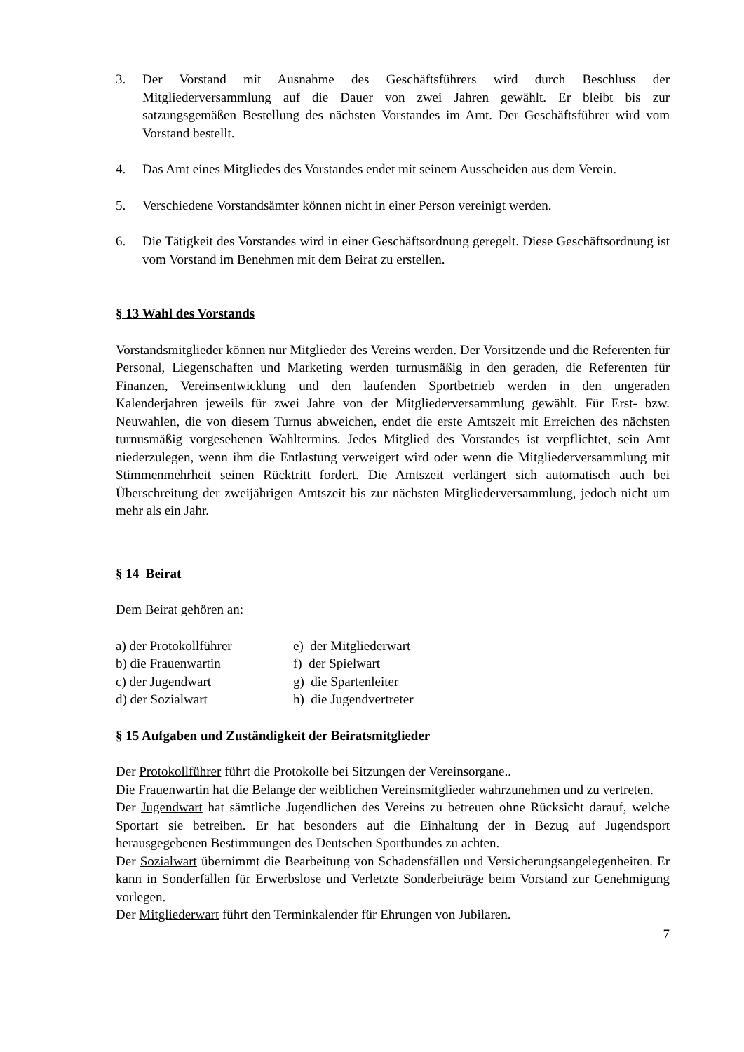3. Der Vorstand mit Ausnahme des Geschäftsführers wird durch Beschluss der Mitgliederversammlung auf die Dauer von zwei Jahren gewählt. Er bleibt bis zur satzungsgemäßen Bestellung des nächsten Vorstandes im Amt. Der Geschäftsführer wird vom Vorstand bestellt.
4. Das Amt eines Mitgliedes des Vorstandes endet mit seinem Ausscheiden aus dem Verein.
5. Verschiedene Vorstandsämter können nicht in einer Person vereinigt werden.
6. Die Tätigkeit des Vorstandes wird in einer Geschäftsordnung geregelt. Diese Geschäftsordnung ist vom Vorstand im Benehmen mit dem Beirat zu erstellen.
§ 13 Wahl des Vorstands
Vorstandsmitglieder können nur Mitglieder des Vereins werden. Der Vorsitzende und die Referenten für Personal, Liegenschaften und Marketing werden turnusmäßig in den geraden, die Referenten für Finanzen, Vereinsentwicklung und den laufenden Sportbetrieb werden in den ungeraden Kalenderjahren jeweils für zwei Jahre von der Mitgliederversammlung gewählt. Für Erst- bzw. Neuwahlen, die von diesem Turnus abweichen, endet die erste Amtszeit mit Erreichen des nächsten turnusmäßig vorgesehenen Wahltermins. Jedes Mitglied des Vorstandes ist verpflichtet, sein Amt niederzulegen, wenn ihm die Entlastung verweigert wird oder wenn die Mitgliederversammlung mit Stimmenmehrheit seinen Rücktritt fordert. Die Amtszeit verlängert sich automatisch auch bei Überschreitung der zweijährigen Amtszeit bis zur nächsten Mitgliederversammlung, jedoch nicht um mehr als ein Jahr.
§ 14 Beirat
Dem Beirat gehören an:
a) der Protokollführer
b) die Frauenwartin
c) der Jugendwart
d) der Sozialwart
e) der Mitgliederwart
f) der Spielwart
g) die Spartenleiter
h) die Jugendvertreter
§ 15 Aufgaben und Zuständigkeit der Beiratsmitglieder
Der Protokollführer führt die Protokolle bei Sitzungen der Vereinsorgane..
Die Frauenwartin hat die Belange der weiblichen Vereinsmitglieder wahrzunehmen und zu vertreten.
Der Jugendwart hat sämtliche Jugendlichen des Vereins zu betreuen ohne Rücksicht darauf, welche Sportart sie betreiben. Er hat besonders auf die Einhaltung der in Bezug auf Jugendsport herausgegebenen Bestimmungen des Deutschen Sportbundes zu achten.
Der Sozialwart übernimmt die Bearbeitung von Schadensfällen und Versicherungsangelegenheiten. Er kann in Sonderfällen für Erwerbslose und Verletzte Sonderbeiträge beim Vorstand zur Genehmigung vorlegen.
Der Mitgliederwart führt den Terminkalender für Ehrungen von Jubilaren.
7